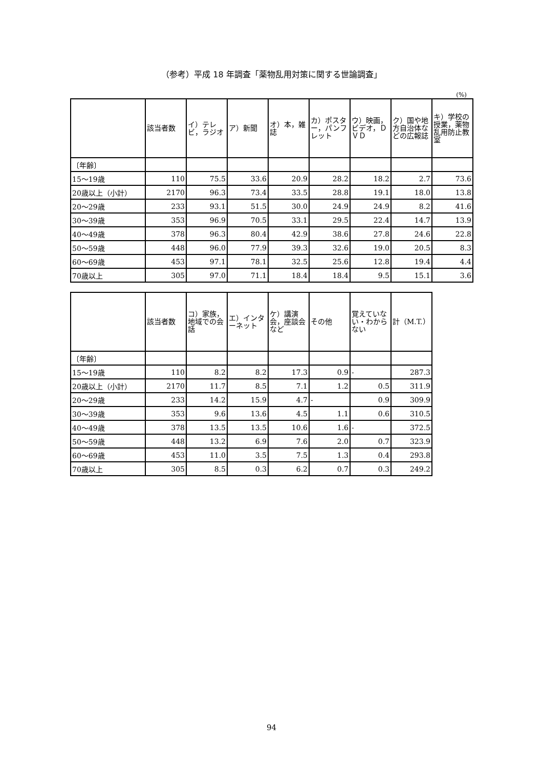（参考）平成 18 年調査「薬物乱用対策に関する世論調査」
(%)
| | 該当者数 | イ）テレビ，ラジオ | ア）新聞 | オ）本，雑誌 | カ）ポスター，パンフレット | ウ）映画，ビデオ，ＤＶＤ | ク）国や地方自治体などの広報誌 | キ）学校の授業，薬物乱用防止教室 |
| --- | --- | --- | --- | --- | --- | --- | --- | --- |
| 〔年齢〕 | | | | | | | | |
| 15～19歳 | 110 | 75.5 | 33.6 | 20.9 | 28.2 | 18.2 | 2.7 | 73.6 |
| 20歳以上（小計） | 2170 | 96.3 | 73.4 | 33.5 | 28.8 | 19.1 | 18.0 | 13.8 |
| 20～29歳 | 233 | 93.1 | 51.5 | 30.0 | 24.9 | 24.9 | 8.2 | 41.6 |
| 30～39歳 | 353 | 96.9 | 70.5 | 33.1 | 29.5 | 22.4 | 14.7 | 13.9 |
| 40～49歳 | 378 | 96.3 | 80.4 | 42.9 | 38.6 | 27.8 | 24.6 | 22.8 |
| 50～59歳 | 448 | 96.0 | 77.9 | 39.3 | 32.6 | 19.0 | 20.5 | 8.3 |
| 60～69歳 | 453 | 97.1 | 78.1 | 32.5 | 25.6 | 12.8 | 19.4 | 4.4 |
| 70歳以上 | 305 | 97.0 | 71.1 | 18.4 | 18.4 | 9.5 | 15.1 | 3.6 |
| | 該当者数 | コ）家族，地域での会話 | エ）インターネット | ケ）講演会，座談会など | その他 | 覚えていない・わからない | 計（M.T.） |
| --- | --- | --- | --- | --- | --- | --- | --- |
| 〔年齢〕 | | | | | | | |
| 15～19歳 | 110 | 8.2 | 8.2 | 17.3 | 0.9 | - | 287.3 |
| 20歳以上（小計） | 2170 | 11.7 | 8.5 | 7.1 | 1.2 | 0.5 | 311.9 |
| 20～29歳 | 233 | 14.2 | 15.9 | 4.7 | - | 0.9 | 309.9 |
| 30～39歳 | 353 | 9.6 | 13.6 | 4.5 | 1.1 | 0.6 | 310.5 |
| 40～49歳 | 378 | 13.5 | 13.5 | 10.6 | 1.6 | - | 372.5 |
| 50～59歳 | 448 | 13.2 | 6.9 | 7.6 | 2.0 | 0.7 | 323.9 |
| 60～69歳 | 453 | 11.0 | 3.5 | 7.5 | 1.3 | 0.4 | 293.8 |
| 70歳以上 | 305 | 8.5 | 0.3 | 6.2 | 0.7 | 0.3 | 249.2 |
94